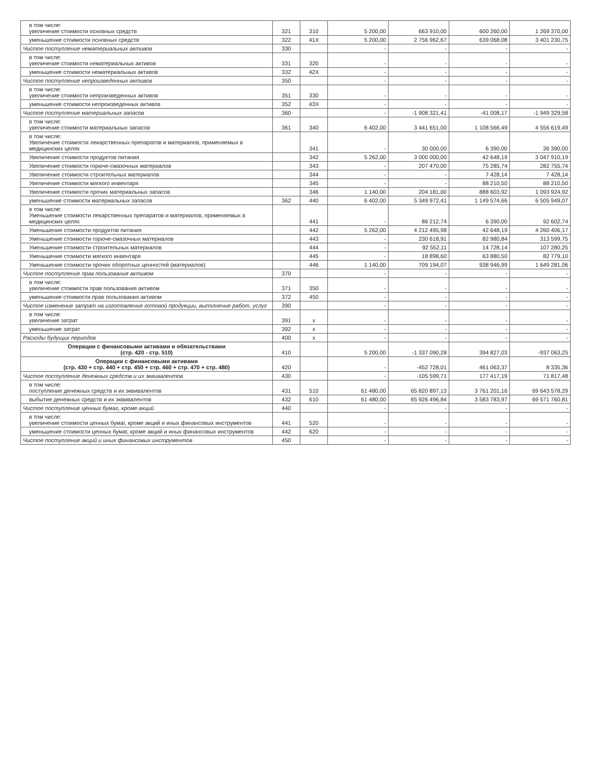| в том числе: увеличение стоимости основных средств | 321 | 310 | 5 200,00 | 663 910,00 | 600 260,00 | 1 269 370,00 |
| уменьшение стоимости основных средств | 322 | 41X | 5 200,00 | 2 756 962,67 | 639 068,08 | 3 401 230,75 |
| Чистое поступление нематериальных активов | 330 | | - | - | - | - |
| в том числе: увеличение стоимости нематериальных активов | 331 | 320 | - | - | - | - |
| уменьшение стоимости нематериальных активов | 332 | 42X | - | - | - | - |
| Чистое поступление непроизведенных активов | 350 | | - | - | - | - |
| в том числе: увеличение стоимости непроизведенных активов | 351 | 330 | - | - | - | - |
| уменьшение стоимости непроизведенных активов | 352 | 43X | - | - | - | - |
| Чистое поступление материальных запасов | 360 | | - | -1 908 321,41 | -41 008,17 | -1 949 329,58 |
| в том числе: увеличение стоимости материальных запасов | 361 | 340 | 6 402,00 | 3 441 651,00 | 1 108 566,49 | 4 556 619,49 |
| в том числе: Увеличение стоимости лекарственных препаратов и материалов, применяемых в медицинских целях | | 341 | - | 30 000,00 | 6 390,00 | 36 390,00 |
| Увеличение стоимости продуктов питания | | 342 | 5 262,00 | 3 000 000,00 | 42 648,19 | 3 047 910,19 |
| Увеличение стоимости горюче-смазочных материалов | | 343 | - | 207 470,00 | 75 285,74 | 282 755,74 |
| Увеличение стоимости строительных материалов | | 344 | - | - | 7 428,14 | 7 428,14 |
| Увеличение стоимости мягкого инвентаря | | 345 | - | - | 88 210,50 | 88 210,50 |
| Увеличение стоимости прочих материальных запасов | | 346 | 1 140,00 | 204 181,00 | 888 603,92 | 1 093 924,92 |
| уменьшение стоимости материальных запасов | 362 | 440 | 6 402,00 | 5 349 972,41 | 1 149 574,66 | 6 505 949,07 |
| в том числе: Уменьшение стоимости лекарственных препаратов и материалов, применяемых в медицинских целях | | 441 | - | 86 212,74 | 6 390,00 | 92 602,74 |
| Уменьшение стоимости продуктов питания | | 442 | 5 262,00 | 4 212 495,98 | 42 648,19 | 4 260 406,17 |
| Уменьшение стоимости горюче-смазочных материалов | | 443 | - | 230 618,91 | 82 980,84 | 313 599,75 |
| Уменьшение стоимости строительных материалов | | 444 | - | 92 552,11 | 14 728,14 | 107 280,25 |
| Уменьшение стоимости мягкого инвентаря | | 445 | - | 18 898,60 | 63 880,50 | 82 779,10 |
| Уменьшение стоимости прочих оборотных ценностей (материалов) | | 446 | 1 140,00 | 709 194,07 | 938 946,99 | 1 649 281,06 |
| Чистое поступление прав пользования активом | 370 | | - | - | - | - |
| в том числе: увеличение стоимости прав пользования активом | 371 | 350 | - | - | - | - |
| уменьшение стоимости прав пользования активом | 372 | 450 | - | - | - | - |
| Чистое изменение затрат на изготовление готовой продукции, выполнение работ, услуг | 390 | | - | - | - | - |
| в том числе: увеличение затрат | 391 | x | - | - | - | - |
| уменьшение затрат | 392 | x | - | - | - | - |
| Расходы будущих периодов | 400 | x | - | - | - | - |
| Операции с финансовыми активами и обязательствами (стр. 420 - стр. 510) | 410 | | 5 200,00 | -1 337 090,28 | 394 827,03 | -937 063,25 |
| Операции с финансовыми активами (стр. 430 + стр. 440 + стр. 450 + стр. 460 + стр. 470 + стр. 480) | 420 | | - | -452 728,01 | 461 063,37 | 8 335,36 |
| Чистое поступление денежных средств и их эквивалентов | 430 | | - | -105 599,71 | 177 417,19 | 71 817,48 |
| в том числе: поступление денежных средств и их эквивалентов | 431 | 510 | 61 480,00 | 65 820 897,13 | 3 761 201,16 | 69 643 578,29 |
| выбытие денежных средств и их эквивалентов | 432 | 610 | 61 480,00 | 65 926 496,84 | 3 583 783,97 | 69 571 760,81 |
| Чистое поступление ценных бумаг, кроме акций | 440 | | - | - | - | - |
| в том числе: увеличение стоимости ценных бумаг, кроме акций и иных финансовых инструментов | 441 | 520 | - | - | - | - |
| уменьшение стоимости ценных бумаг, кроме акций и иных финансовых инструментов | 442 | 620 | - | - | - | - |
| Чистое поступление акций и иных финансовых инструментов | 450 | | - | - | - | - |